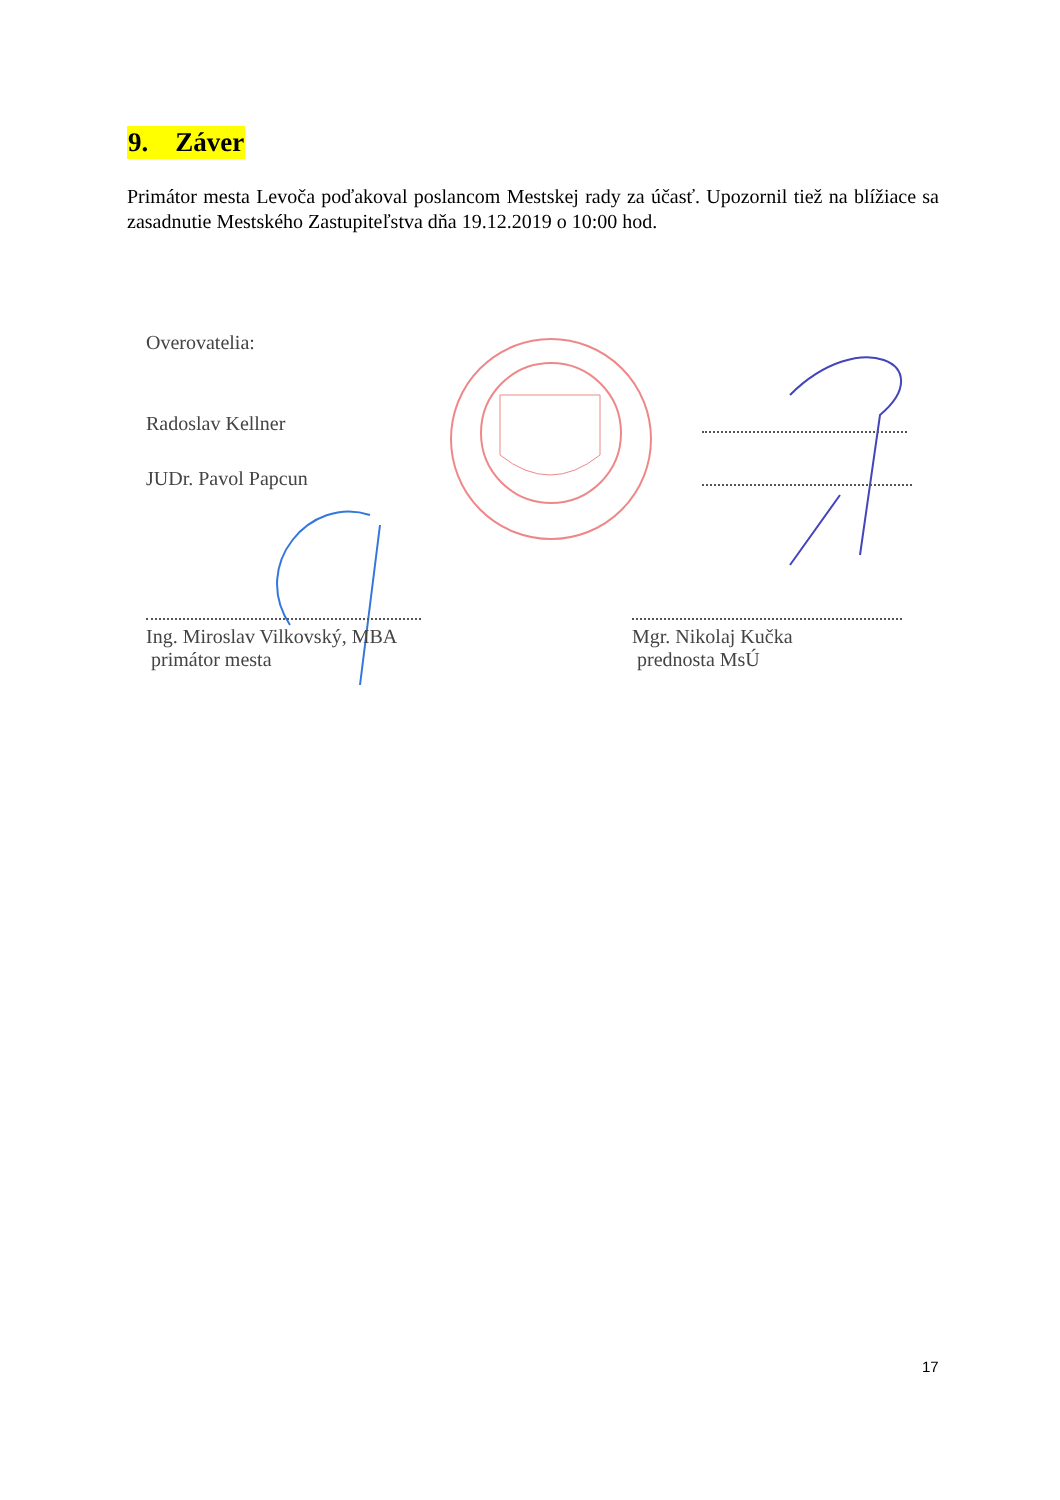9. Záver
Primátor mesta Levoča poďakoval poslancom Mestskej rady za účasť. Upozornil tiež na blížiace sa zasadnutie Mestského Zastupiteľstva dňa 19.12.2019 o 10:00 hod.
Overovatelia:
Radoslav Kellner
JUDr. Pavol Papcun
Ing. Miroslav Vilkovský, MBA
primátor mesta
Mgr. Nikolaj Kučka
prednosta MsÚ
17